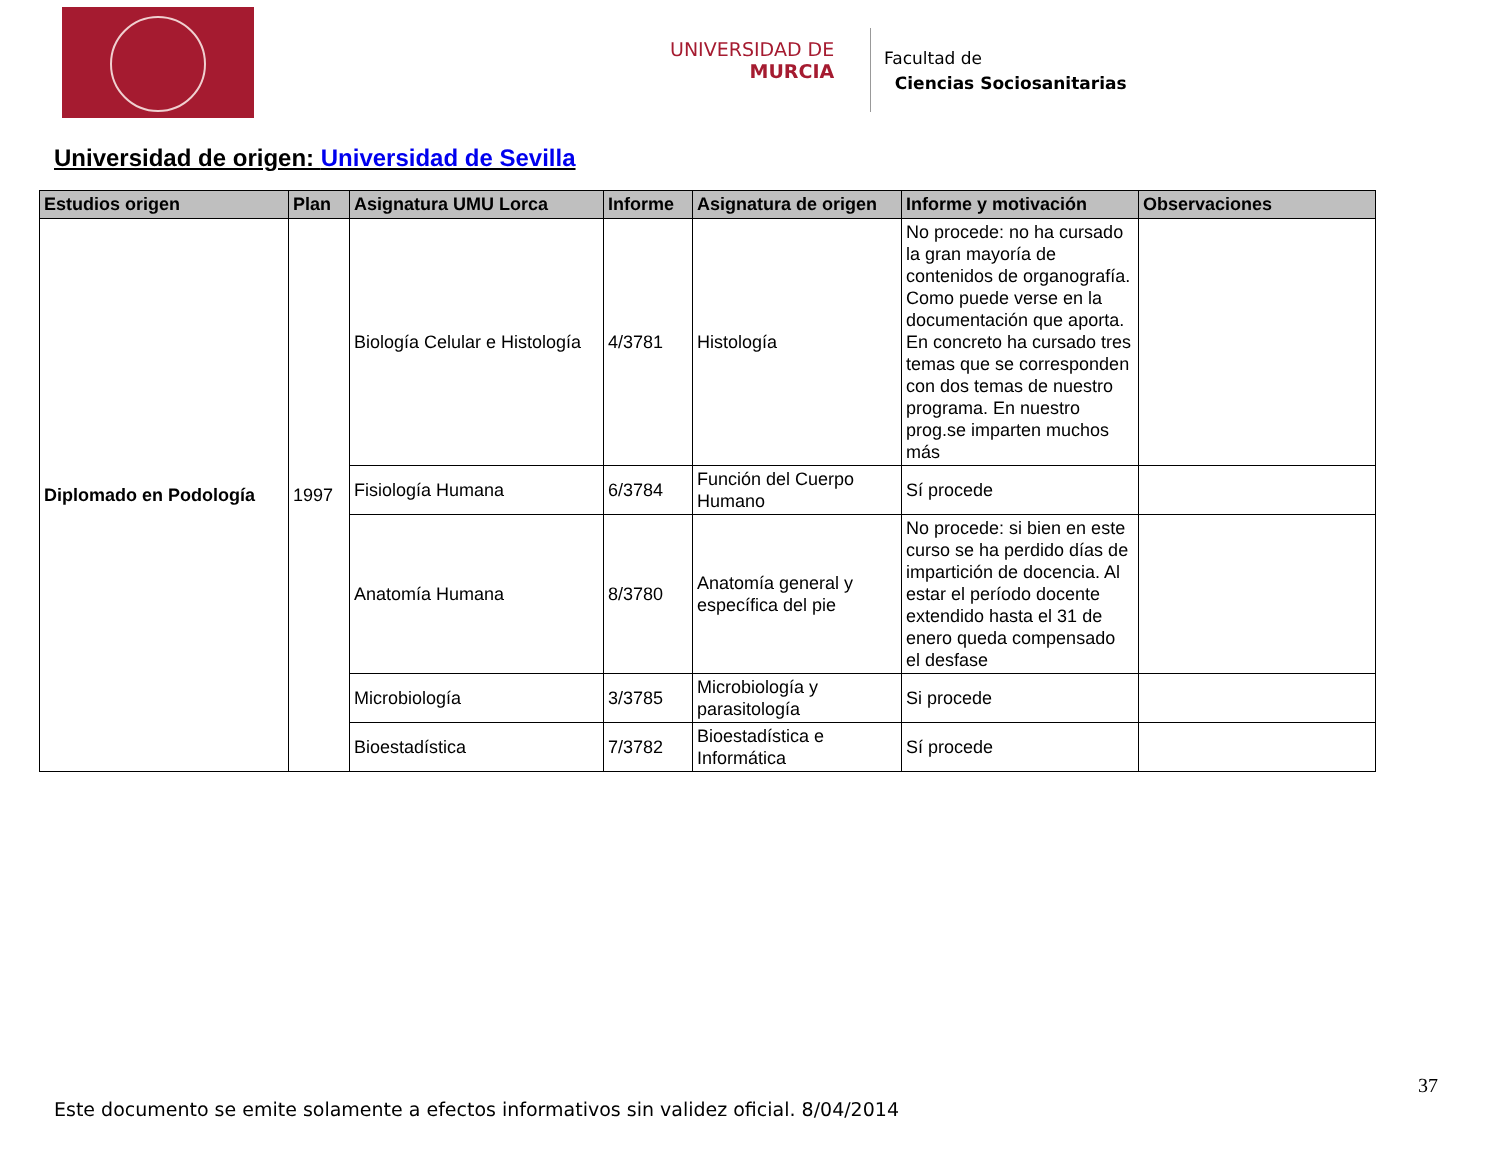UNIVERSIDAD DE
MURCIA
Facultad de
Ciencias Sociosanitarias
Universidad de origen: Universidad de Sevilla
| Estudios origen | Plan | Asignatura UMU Lorca | Informe | Asignatura de origen | Informe y motivación | Observaciones |
| --- | --- | --- | --- | --- | --- | --- |
| Diplomado en Podología | 1997 | Biología Celular e Histología | 4/3781 | Histología | No procede: no ha cursado la gran mayoría de contenidos de organografía. Como puede verse en la documentación que aporta. En concreto ha cursado tres temas que se corresponden con dos temas de nuestro programa. En nuestro prog.se imparten muchos más | |
| | | Fisiología Humana | 6/3784 | Función del Cuerpo Humano | Sí procede | |
| | | Anatomía Humana | 8/3780 | Anatomía general y específica del pie | No procede: si bien en este curso se ha perdido días de impartición de docencia. Al estar el período docente extendido hasta el 31 de enero queda compensado el desfase | |
| | | Microbiología | 3/3785 | Microbiología y parasitología | Si procede | |
| | | Bioestadística | 7/3782 | Bioestadística e Informática | Sí procede | |
37
Este documento se emite solamente a efectos informativos sin validez oficial. 8/04/2014